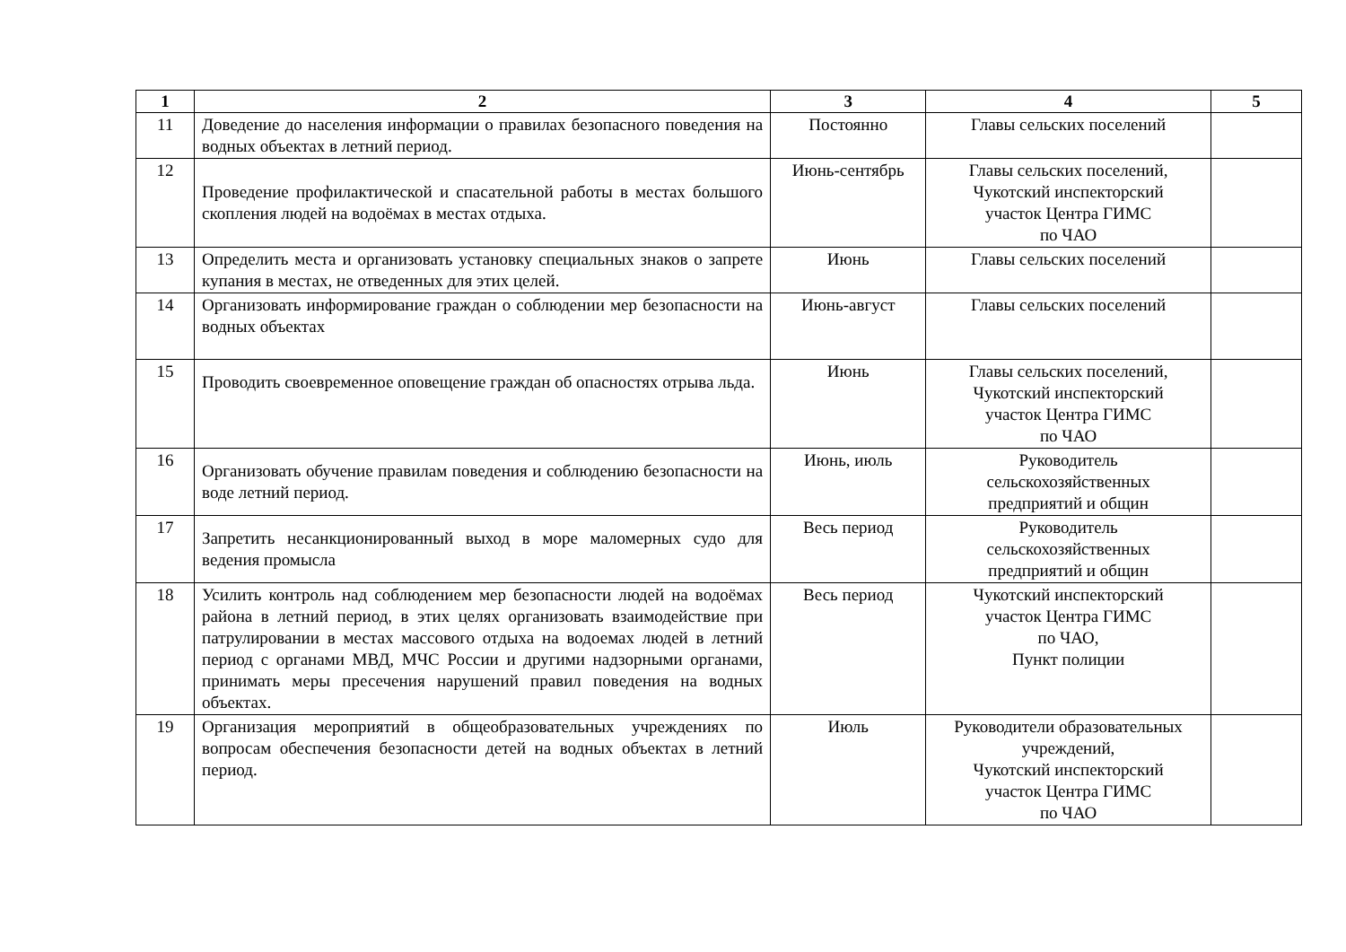| 1 | 2 | 3 | 4 | 5 |
| --- | --- | --- | --- | --- |
| 11 | Доведение до населения информации о правилах безопасного поведения на водных объектах в летний период. | Постоянно | Главы сельских поселений | |
| 12 | Проведение профилактической и спасательной работы в местах большого скопления людей на водоёмах в местах отдыха. | Июнь-сентябрь | Главы сельских поселений, Чукотский инспекторский участок Центра ГИМС по ЧАО | |
| 13 | Определить места и организовать установку специальных знаков о запрете купания в местах, не отведенных для этих целей. | Июнь | Главы сельских поселений | |
| 14 | Организовать информирование граждан о соблюдении мер безопасности на водных объектах | Июнь-август | Главы сельских поселений | |
| 15 | Проводить своевременное оповещение граждан об опасностях отрыва льда. | Июнь | Главы сельских поселений, Чукотский инспекторский участок Центра ГИМС по ЧАО | |
| 16 | Организовать обучение правилам поведения и соблюдению безопасности на воде летний период. | Июнь, июль | Руководитель сельскохозяйственных предприятий и общин | |
| 17 | Запретить несанкционированный выход в море маломерных судо для ведения промысла | Весь период | Руководитель сельскохозяйственных предприятий и общин | |
| 18 | Усилить контроль над соблюдением мер безопасности людей на водоёмах района в летний период, в этих целях организовать взаимодействие при патрулировании в местах массового отдыха на водоемах людей в летний период с органами МВД, МЧС России и другими надзорными органами, принимать меры пресечения нарушений правил поведения на водных объектах. | Весь период | Чукотский инспекторский участок Центра ГИМС по ЧАО, Пункт полиции | |
| 19 | Организация мероприятий в общеобразовательных учреждениях по вопросам обеспечения безопасности детей на водных объектах в летний период. | Июль | Руководители образовательных учреждений, Чукотский инспекторский участок Центра ГИМС по ЧАО | |